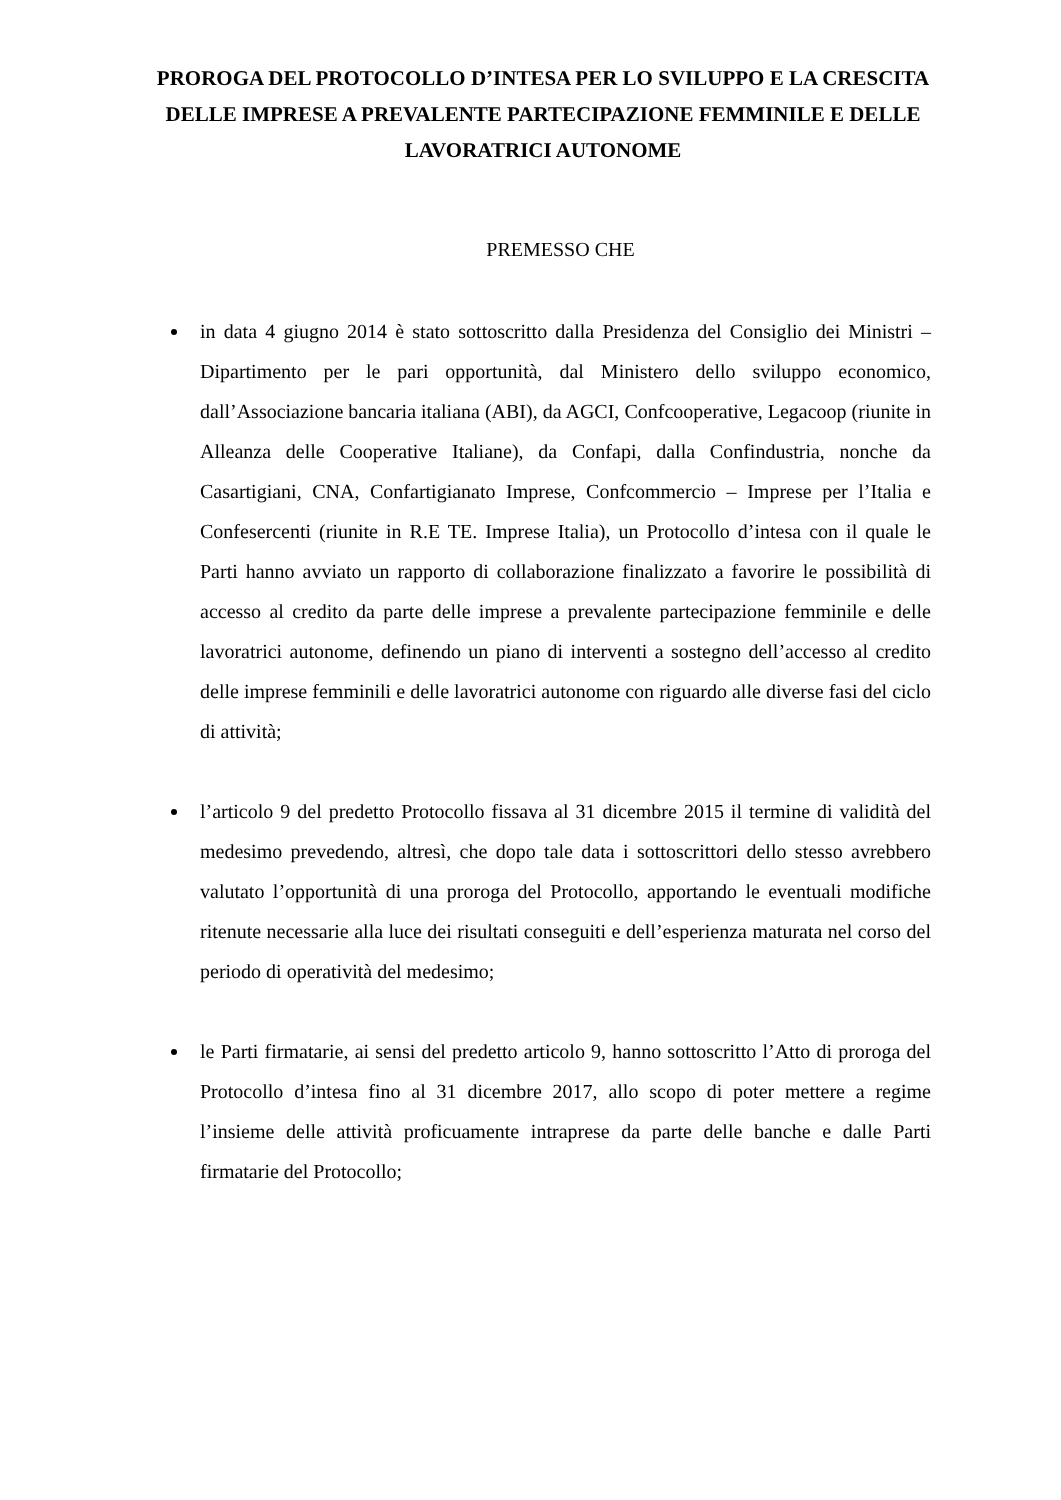PROROGA DEL PROTOCOLLO D’INTESA PER LO SVILUPPO E LA CRESCITA DELLE IMPRESE A PREVALENTE PARTECIPAZIONE FEMMINILE E DELLE LAVORATRICI AUTONOME
PREMESSO CHE
in data 4 giugno 2014 è stato sottoscritto dalla Presidenza del Consiglio dei Ministri – Dipartimento per le pari opportunità, dal Ministero dello sviluppo economico, dall’Associazione bancaria italiana (ABI), da AGCI, Confcooperative, Legacoop (riunite in Alleanza delle Cooperative Italiane), da Confapi, dalla Confindustria, nonche da Casartigiani, CNA, Confartigianato Imprese, Confcommercio – Imprese per l’Italia e Confesercenti (riunite in R.E TE. Imprese Italia), un Protocollo d’intesa con il quale le Parti hanno avviato un rapporto di collaborazione finalizzato a favorire le possibilità di accesso al credito da parte delle imprese a prevalente partecipazione femminile e delle lavoratrici autonome, definendo un piano di interventi a sostegno dell’accesso al credito delle imprese femminili e delle lavoratrici autonome con riguardo alle diverse fasi del ciclo di attività;
l’articolo 9 del predetto Protocollo fissava al 31 dicembre 2015 il termine di validità del medesimo prevedendo, altresì, che dopo tale data i sottoscrittori dello stesso avrebbero valutato l’opportunità di una proroga del Protocollo, apportando le eventuali modifiche ritenute necessarie alla luce dei risultati conseguiti e dell’esperienza maturata nel corso del periodo di operatività del medesimo;
le Parti firmatarie, ai sensi del predetto articolo 9, hanno sottoscritto l’Atto di proroga del Protocollo d’intesa fino al 31 dicembre 2017, allo scopo di poter mettere a regime l’insieme delle attività proficuamente intraprese da parte delle banche e dalle Parti firmatarie del Protocollo;